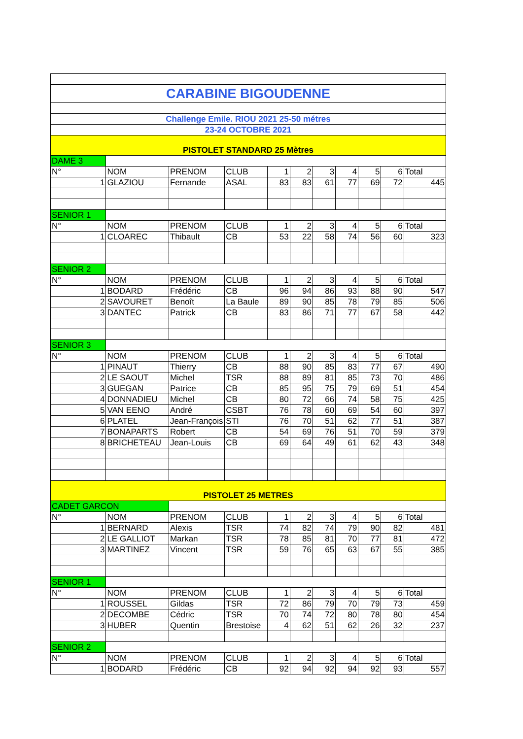| CARABINE BIGOUDENNE | | | | | | | | | | |
| Challenge Emile. RIOU 2021 25-50 métres | | | | | | | | | | |
| 23-24 OCTOBRE 2021 | | | | | | | | | | |
| PISTOLET STANDARD 25 Mètres | | | | | | | | | | |
| DAME 3 | | | | | | | | | | |
| N° | NOM | PRENOM | CLUB | 1 | 2 | 3 | 4 | 5 | 6 | Total |
| 1 | GLAZIOU | Fernande | ASAL | 83 | 83 | 61 | 77 | 69 | 72 | 445 |
| SENIOR 1 | | | | | | | | | | |
| N° | NOM | PRENOM | CLUB | 1 | 2 | 3 | 4 | 5 | 6 | Total |
| 1 | CLOAREC | Thibault | CB | 53 | 22 | 58 | 74 | 56 | 60 | 323 |
| SENIOR 2 | | | | | | | | | | |
| N° | NOM | PRENOM | CLUB | 1 | 2 | 3 | 4 | 5 | 6 | Total |
| 1 | BODARD | Frédéric | CB | 96 | 94 | 86 | 93 | 88 | 90 | 547 |
| 2 | SAVOURET | Benoît | La Baule | 89 | 90 | 85 | 78 | 79 | 85 | 506 |
| 3 | DANTEC | Patrick | CB | 83 | 86 | 71 | 77 | 67 | 58 | 442 |
| SENIOR 3 | | | | | | | | | | |
| N° | NOM | PRENOM | CLUB | 1 | 2 | 3 | 4 | 5 | 6 | Total |
| 1 | PINAUT | Thierry | CB | 88 | 90 | 85 | 83 | 77 | 67 | 490 |
| 2 | LE SAOUT | Michel | TSR | 88 | 89 | 81 | 85 | 73 | 70 | 486 |
| 3 | GUEGAN | Patrice | CB | 85 | 95 | 75 | 79 | 69 | 51 | 454 |
| 4 | DONNADIEU | Michel | CB | 80 | 72 | 66 | 74 | 58 | 75 | 425 |
| 5 | VAN EENO | André | CSBT | 76 | 78 | 60 | 69 | 54 | 60 | 397 |
| 6 | PLATEL | Jean-François | STI | 76 | 70 | 51 | 62 | 77 | 51 | 387 |
| 7 | BONAPARTS | Robert | CB | 54 | 69 | 76 | 51 | 70 | 59 | 379 |
| 8 | BRICHETEAU | Jean-Louis | CB | 69 | 64 | 49 | 61 | 62 | 43 | 348 |
| PISTOLET 25 METRES | | | | | | | | | | |
| CADET GARCON | | | | | | | | | | |
| N° | NOM | PRENOM | CLUB | 1 | 2 | 3 | 4 | 5 | 6 | Total |
| 1 | BERNARD | Alexis | TSR | 74 | 82 | 74 | 79 | 90 | 82 | 481 |
| 2 | LE GALLIOT | Markan | TSR | 78 | 85 | 81 | 70 | 77 | 81 | 472 |
| 3 | MARTINEZ | Vincent | TSR | 59 | 76 | 65 | 63 | 67 | 55 | 385 |
| SENIOR 1 | | | | | | | | | | |
| N° | NOM | PRENOM | CLUB | 1 | 2 | 3 | 4 | 5 | 6 | Total |
| 1 | ROUSSEL | Gildas | TSR | 72 | 86 | 79 | 70 | 79 | 73 | 459 |
| 2 | DECOMBE | Cédric | TSR | 70 | 74 | 72 | 80 | 78 | 80 | 454 |
| 3 | HUBER | Quentin | Brestoise | 4 | 62 | 51 | 62 | 26 | 32 | 237 |
| SENIOR 2 | | | | | | | | | | |
| N° | NOM | PRENOM | CLUB | 1 | 2 | 3 | 4 | 5 | 6 | Total |
| 1 | BODARD | Frédéric | CB | 92 | 94 | 92 | 94 | 92 | 93 | 557 |